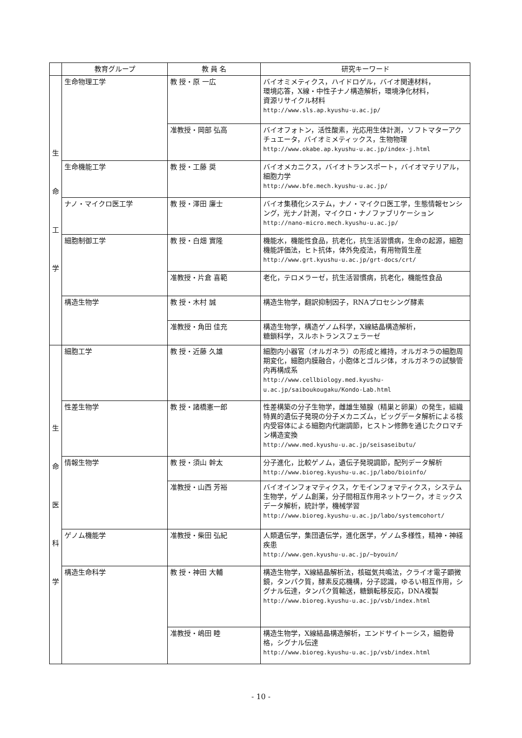| | 教育グループ | 教 員 名 | 研究キーワード |
| --- | --- | --- | --- |
| 生 命 工 学 | 生命物理工学 | 教 授・原 一広 | バイオミメティクス，ハイドロゲル，バイオ関連材料， 環境応答，X線・中性子ナノ構造解析，環境浄化材料， 資源リサイクル材料 http://www.sls.ap.kyushu-u.ac.jp/ |
| | | 准教授・岡部 弘高 | バイオフォトン，活性酸素，光応用生体計測，ソフトマターアクチュエータ，バイオミメティックス，生物物理 http://www.okabe.ap.kyushu-u.ac.jp/index-j.html |
| | 生命機能工学 | 教 授・工藤 奨 | バイオメカニクス，バイオトランスポート，バイオマテリアル，細胞力学 http://www.bfe.mech.kyushu-u.ac.jp/ |
| | ナノ・マイクロ医工学 | 教 授・澤田 廉士 | バイオ集積化システム，ナノ・マイクロ医工学，生態情報センシング，光ナノ計測，マイクロ・ナノファブリケーション http://nano-micro.mech.kyushu-u.ac.jp/ |
| | 細胞制御工学 | 教 授・白畑 實隆 | 機能水，機能性食品，抗老化，抗生活習慣病，生命の起源，細胞機能評価法，ヒト抗体，体外免疫法，有用物質生産 http://www.grt.kyushu-u.ac.jp/grt-docs/crt/ |
| | | 准教授・片倉 喜範 | 老化，テロメラーゼ，抗生活習慣病，抗老化，機能性食品 |
| | 構造生物学 | 教 授・木村 誠 | 構造生物学，翻訳抑制因子，RNAプロセシング酵素 |
| | | 准教授・角田 佳充 | 構造生物学，構造ゲノム科学，X線結晶構造解析， 糖鎖科学，スルホトランスフェラーゼ |
| 生 命 医 科 学 | 細胞工学 | 教 授・近藤 久雄 | 細胞内小器官（オルガネラ）の形成と維持，オルガネラの細胞周期変化，細胞内膜融合，小胞体とゴルジ体，オルガネラの試験管内再構成系 http://www.cellbiology.med.kyushu-u.ac.jp/saiboukougaku/Kondo-Lab.html |
| | 性差生物学 | 教 授・諸橋憲一郎 | 性差構築の分子生物学，雌雄生殖腺（精巣と卵巣）の発生，組織特異的遺伝子発現の分子メカニズム，ビッグデータ解析による核内受容体による細胞内代謝調節，ヒストン修飾を通じたクロマチン構造変換 http://www.med.kyushu-u.ac.jp/seisaseibutu/ |
| | 情報生物学 | 教 授・須山 幹太 | 分子進化，比較ゲノム，遺伝子発現調節，配列データ解析 http://www.bioreg.kyushu-u.ac.jp/labo/bioinfo/ |
| | | 准教授・山西 芳裕 | バイオインフォマティクス，ケモインフォマティクス，システム生物学，ゲノム創薬，分子間相互作用ネットワーク，オミックスデータ解析，統計学，機械学習 http://www.bioreg.kyushu-u.ac.jp/labo/systemcohort/ |
| | ゲノム機能学 | 准教授・柴田 弘紀 | 人類遺伝学，集団遺伝学，進化医学，ゲノム多様性，精神・神経疾患 http://www.gen.kyushu-u.ac.jp/~byouin/ |
| | 構造生命科学 | 教 授・神田 大輔 | 構造生物学，X線結晶解析法，核磁気共鳴法，クライオ電子顕微鏡，タンパク質，酵素反応機構，分子認識，ゆるい相互作用，シグナル伝達，タンパク質輸送，糖鎖転移反応，DNA複製 http://www.bioreg.kyushu-u.ac.jp/vsb/index.html |
| | | 准教授・嶋田 睦 | 構造生物学，X線結晶構造解析，エンドサイトーシス，細胞骨格，シグナル伝達 http://www.bioreg.kyushu-u.ac.jp/vsb/index.html |
- 10 -